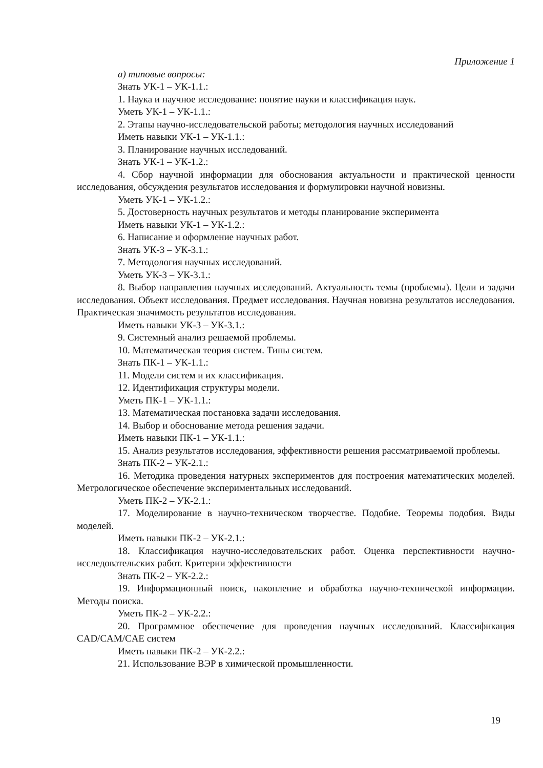Приложение 1
а) типовые вопросы:
Знать УК-1 – УК-1.1.:
1. Наука и научное исследование: понятие науки и классификация наук.
Уметь УК-1 – УК-1.1.:
2. Этапы научно-исследовательской работы; методология научных исследований
Иметь навыки УК-1 – УК-1.1.:
3. Планирование научных исследований.
Знать УК-1 – УК-1.2.:
4. Сбор научной информации для обоснования актуальности и практической ценности исследования, обсуждения результатов исследования и формулировки научной новизны.
Уметь УК-1 – УК-1.2.:
5. Достоверность научных результатов и методы планирование эксперимента
Иметь навыки УК-1 – УК-1.2.:
6. Написание и оформление научных работ.
Знать УК-3 – УК-3.1.:
7. Методология научных исследований.
Уметь УК-3 – УК-3.1.:
8. Выбор направления научных исследований. Актуальность темы (проблемы). Цели и задачи исследования. Объект исследования. Предмет исследования. Научная новизна результатов исследования. Практическая значимость результатов исследования.
Иметь навыки УК-3 – УК-3.1.:
9. Системный анализ решаемой проблемы.
10. Математическая теория систем. Типы систем.
Знать ПК-1 – УК-1.1.:
11. Модели систем и их классификация.
12. Идентификация структуры модели.
Уметь ПК-1 – УК-1.1.:
13. Математическая постановка задачи исследования.
14. Выбор и обоснование метода решения задачи.
Иметь навыки ПК-1 – УК-1.1.:
15. Анализ результатов исследования, эффективности решения рассматриваемой проблемы.
Знать ПК-2 – УК-2.1.:
16. Методика проведения натурных экспериментов для построения математических моделей. Метрологическое обеспечение экспериментальных исследований.
Уметь ПК-2 – УК-2.1.:
17. Моделирование в научно-техническом творчестве. Подобие. Теоремы подобия. Виды моделей.
Иметь навыки ПК-2 – УК-2.1.:
18. Классификация научно-исследовательских работ. Оценка перспективности научно-исследовательских работ. Критерии эффективности
Знать ПК-2 – УК-2.2.:
19. Информационный поиск, накопление и обработка научно-технической информации. Методы поиска.
Уметь ПК-2 – УК-2.2.:
20. Программное обеспечение для проведения научных исследований. Классификация CAD/CAM/CAE систем
Иметь навыки ПК-2 – УК-2.2.:
21. Использование ВЭР в химической промышленности.
19